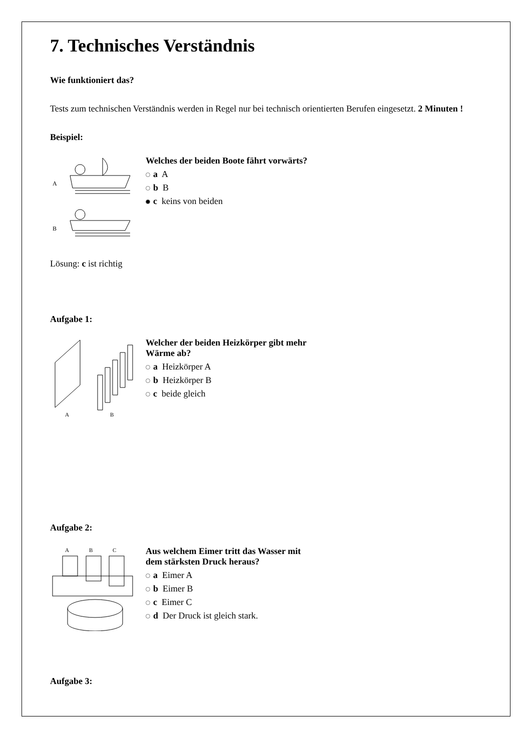7. Technisches Verständnis
Wie funktioniert das?
Tests zum technischen Verständnis werden in Regel nur bei technisch orientierten Berufen eingesetzt. 2 Minuten !
Beispiel:
A
B
Welches der beiden Boote fährt vorwärts?
a A
b B
c keins von beiden
Lösung: c ist richtig
Aufgabe 1:
A
B
Welcher der beiden Heizkörper gibt mehr Wärme ab?
a Heizkörper A
b Heizkörper B
c beide gleich
Aufgabe 2:
A
B
C
Aus welchem Eimer tritt das Wasser mit dem stärksten Druck heraus?
a Eimer A
b Eimer B
c Eimer C
d Der Druck ist gleich stark.
Aufgabe 3: